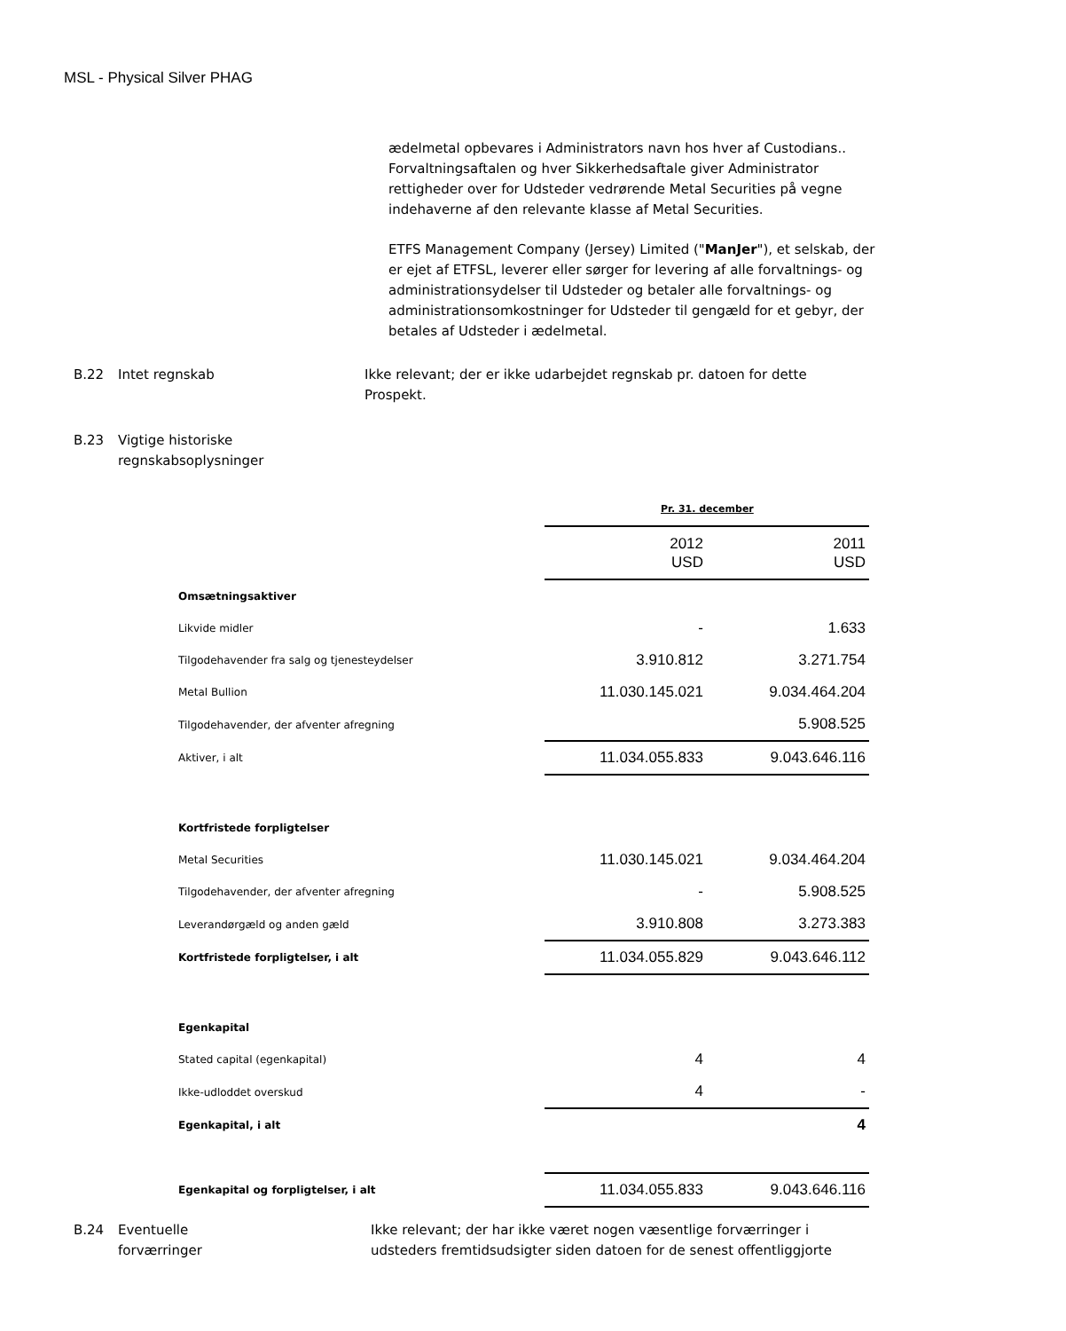MSL - Physical Silver PHAG
ædelmetal opbevares i Administrators navn hos hver af Custodians.. Forvaltningsaftalen og hver Sikkerhedsaftale giver Administrator rettigheder over for Udsteder vedrørende Metal Securities på vegne indehaverne af den relevante klasse af Metal Securities.
ETFS Management Company (Jersey) Limited ("ManJer"), et selskab, der er ejet af ETFSL, leverer eller sørger for levering af alle forvaltnings- og administrationsydelser til Udsteder og betaler alle forvaltnings- og administrationsomkostninger for Udsteder til gengæld for et gebyr, der betales af Udsteder i ædelmetal.
B.22 Intet regnskab Ikke relevant; der er ikke udarbejdet regnskab pr. datoen for dette Prospekt.
B.23 Vigtige historiske
regnskabsoplysninger
Pr. 31. december
| | 2012 USD | 2011 USD |
| Omsætningsaktiver | | |
| Likvide midler | - | 1.633 |
| Tilgodehavender fra salg og tjenesteydelser | 3.910.812 | 3.271.754 |
| Metal Bullion | 11.030.145.021 | 9.034.464.204 |
| Tilgodehavender, der afventer afregning | | 5.908.525 |
| Aktiver, i alt | 11.034.055.833 | 9.043.646.116 |
| Kortfristede forpligtelser | | |
| Metal Securities | 11.030.145.021 | 9.034.464.204 |
| Tilgodehavender, der afventer afregning | - | 5.908.525 |
| Leverandørgæld og anden gæld | 3.910.808 | 3.273.383 |
| Kortfristede forpligtelser, i alt | 11.034.055.829 | 9.043.646.112 |
| Egenkapital | | |
| Stated capital (egenkapital) | 4 | 4 |
| Ikke-udloddet overskud | 4 | - |
| Egenkapital, i alt | | 4 |
| Egenkapital og forpligtelser, i alt | 11.034.055.833 | 9.043.646.116 |
B.24 Eventuelle
forværringer
Ikke relevant; der har ikke været nogen væsentlige forværringer i udsteders fremtidsudsigter siden datoen for de senest offentliggjorte